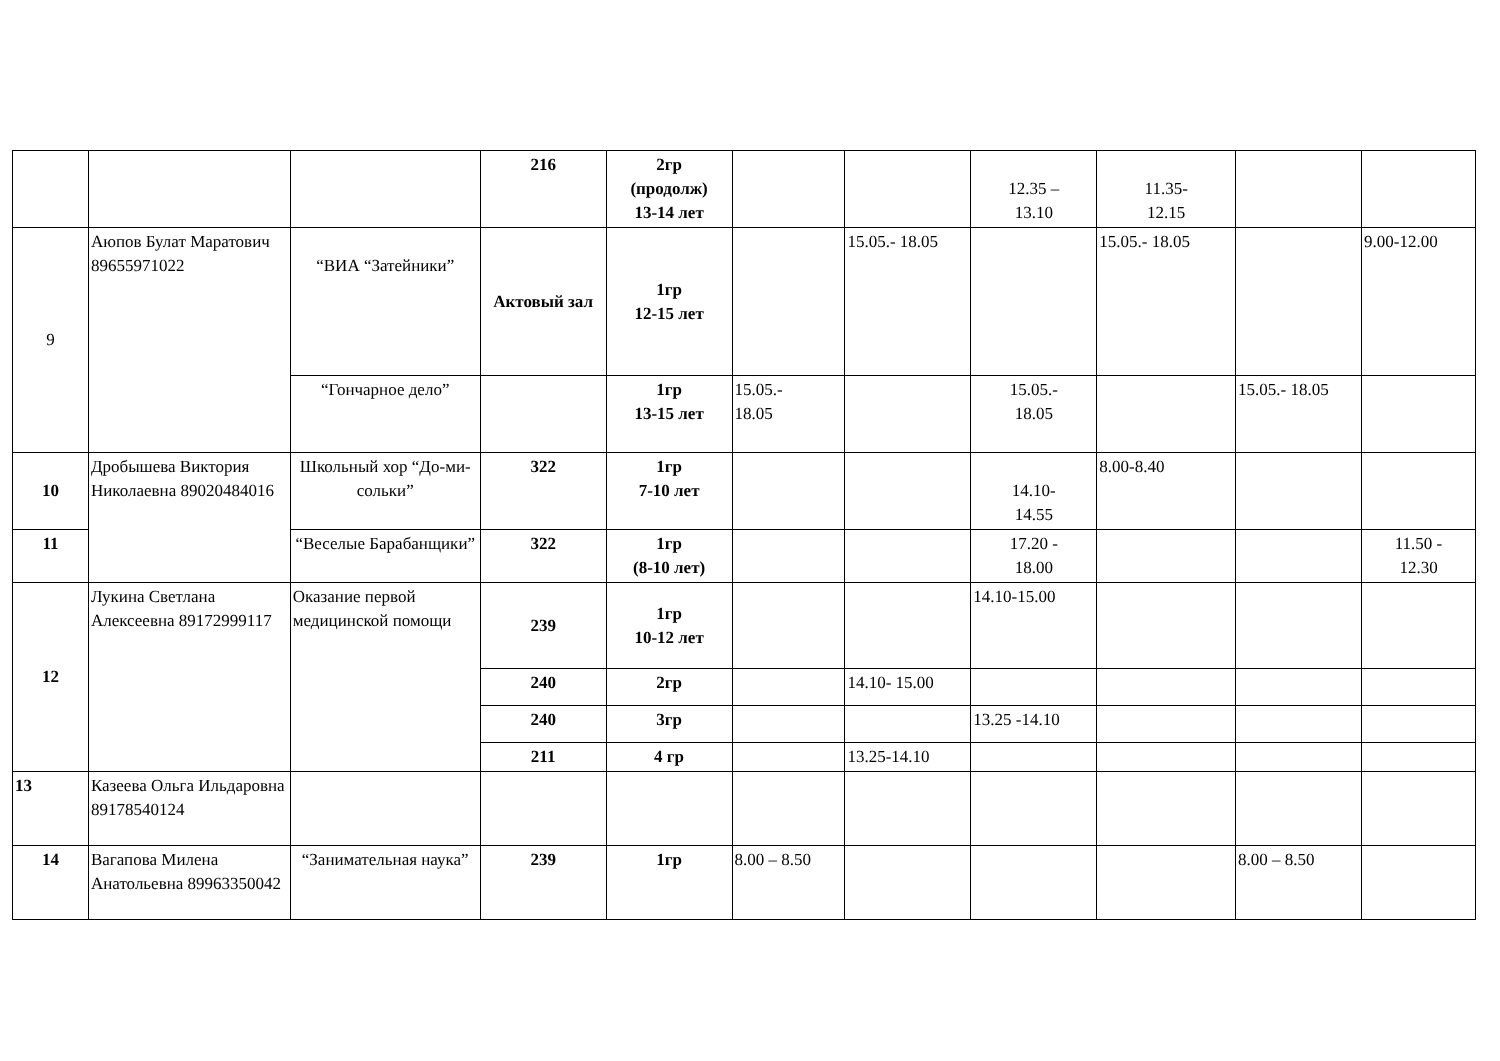| | | | 216 | 2гр (продолж) 13-14 лет | | | 12.35 – 13.10 | 11.35- 12.15 | | |
| 9 | Аюпов Булат Маратович 89655971022 | “ВИА “Затейники” | Актовый зал | 1гр 12-15 лет | | 15.05.- 18.05 | | 15.05.- 18.05 | | 9.00-12.00 |
| | | “Гончарное дело” | | 1гр 13-15 лет | 15.05.- 18.05 | | 15.05.- 18.05 | | 15.05.- 18.05 | |
| 10 | Дробышева Виктория Николаевна 89020484016 | Школьный хор “До-ми-сольки” | 322 | 1гр 7-10 лет | | | 14.10- 14.55 | 8.00-8.40 | | |
| 11 | | “Веселые Барабанщики” | 322 | 1гр (8-10 лет) | | | 17.20 - 18.00 | | | 11.50 - 12.30 |
| 12 | Лукина Светлана Алексеевна 89172999117 | Оказание первой медицинской помощи | 239 | 1гр 10-12 лет | | | 14.10-15.00 | | | |
| | | | 240 | 2гр | | 14.10- 15.00 | | | | |
| | | | 240 | 3гр | | | 13.25 -14.10 | | | |
| | | | 211 | 4 гр | | 13.25-14.10 | | | | |
| 13 | Казеева Ольга Ильдаровна 89178540124 | | | | | | | | | |
| 14 | Вагапова Милена Анатольевна 89963350042 | “Занимательная наука” | 239 | 1гр | 8.00 – 8.50 | | | | 8.00 – 8.50 | |